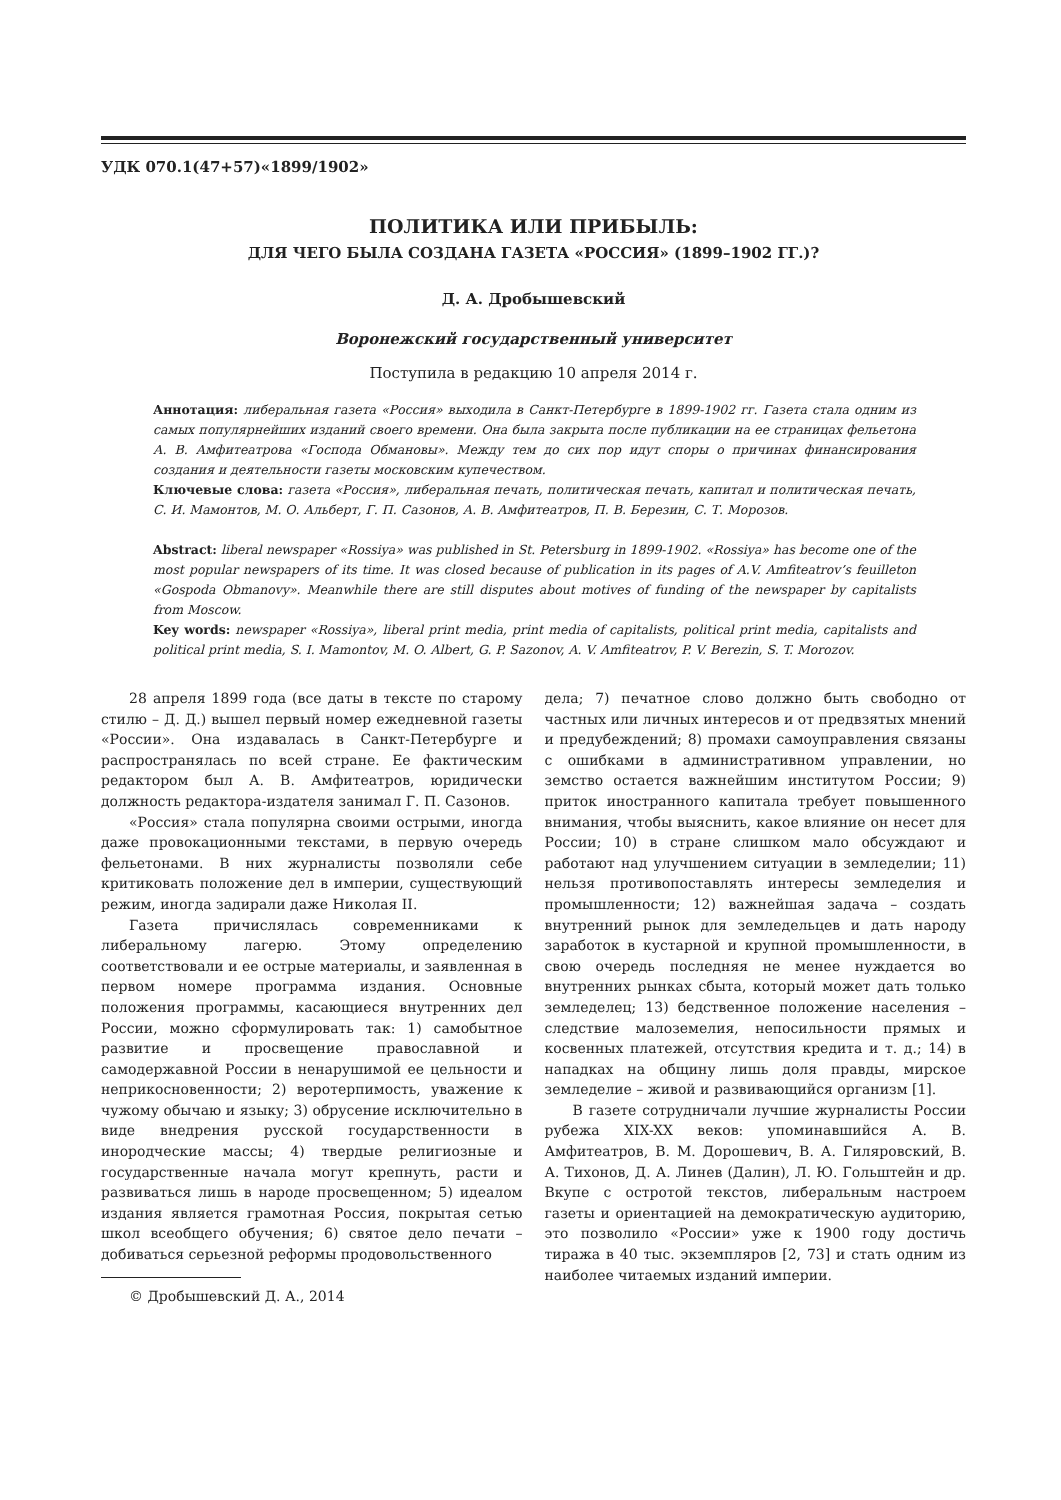УДК 070.1(47+57)«1899/1902»
ПОЛИТИКА ИЛИ ПРИБЫЛЬ:
ДЛЯ ЧЕГО БЫЛА СОЗДАНА ГАЗЕТА «РОССИЯ» (1899–1902 ГГ.)?
Д. А. Дробышевский
Воронежский государственный университет
Поступила в редакцию 10 апреля 2014 г.
Аннотация: либеральная газета «Россия» выходила в Санкт-Петербурге в 1899-1902 гг. Газета стала одним из самых популярнейших изданий своего времени. Она была закрыта после публикации на ее страницах фельетона А. В. Амфитеатрова «Господа Обмановы». Между тем до сих пор идут споры о причинах финансирования создания и деятельности газеты московским купечеством.
Ключевые слова: газета «Россия», либеральная печать, политическая печать, капитал и политическая печать, С. И. Мамонтов, М. О. Альберт, Г. П. Сазонов, А. В. Амфитеатров, П. В. Березин, С. Т. Морозов.
Abstract: liberal newspaper «Rossiya» was published in St. Petersburg in 1899-1902. «Rossiya» has become one of the most popular newspapers of its time. It was closed because of publication in its pages of A.V. Amfiteatrov’s feuilleton «Gospoda Obmanovy». Meanwhile there are still disputes about motives of funding of the newspaper by capitalists from Moscow.
Key words: newspaper «Rossiya», liberal print media, print media of capitalists, political print media, capitalists and political print media, S. I. Mamontov, M. O. Albert, G. P. Sazonov, A. V. Amfiteatrov, P. V. Berezin, S. T. Morozov.
28 апреля 1899 года (все даты в тексте по старому стилю – Д. Д.) вышел первый номер ежедневной газеты «России». Она издавалась в Санкт-Петербурге и распространялась по всей стране. Ее фактическим редактором был А. В. Амфитеатров, юридически должность редактора-издателя занимал Г. П. Сазонов.
«Россия» стала популярна своими острыми, иногда даже провокационными текстами, в первую очередь фельетонами. В них журналисты позволяли себе критиковать положение дел в империи, существующий режим, иногда задирали даже Николая II.
Газета причислялась современниками к либеральному лагерю. Этому определению соответствовали и ее острые материалы, и заявленная в первом номере программа издания. Основные положения программы, касающиеся внутренних дел России, можно сформулировать так: 1) самобытное развитие и просвещение православной и самодержавной России в ненарушимой ее цельности и неприкосновенности; 2) веротерпимость, уважение к чужому обычаю и языку; 3) обрусение исключительно в виде внедрения русской государственности в инородческие массы; 4) твердые религиозные и государственные начала могут крепнуть, расти и развиваться лишь в народе просвещенном; 5) идеалом издания является грамотная Россия, покрытая сетью школ всеобщего обучения; 6) святое дело печати – добиваться серьезной реформы продовольственного
© Дробышевский Д. А., 2014
дела; 7) печатное слово должно быть свободно от частных или личных интересов и от предвзятых мнений и предубеждений; 8) промахи самоуправления связаны с ошибками в административном управлении, но земство остается важнейшим институтом России; 9) приток иностранного капитала требует повышенного внимания, чтобы выяснить, какое влияние он несет для России; 10) в стране слишком мало обсуждают и работают над улучшением ситуации в земледелии; 11) нельзя противопоставлять интересы земледелия и промышленности; 12) важнейшая задача – создать внутренний рынок для земледельцев и дать народу заработок в кустарной и крупной промышленности, в свою очередь последняя не менее нуждается во внутренних рынках сбыта, который может дать только земледелец; 13) бедственное положение населения – следствие малоземелия, непосильности прямых и косвенных платежей, отсутствия кредита и т. д.; 14) в нападках на общину лишь доля правды, мирское земледелие – живой и развивающийся организм [1].
В газете сотрудничали лучшие журналисты России рубежа XIX-XX веков: упоминавшийся А. В. Амфитеатров, В. М. Дорошевич, В. А. Гиляровский, В. А. Тихонов, Д. А. Линев (Далин), Л. Ю. Гольштейн и др. Вкупе с остротой текстов, либеральным настроем газеты и ориентацией на демократическую аудиторию, это позволило «России» уже к 1900 году достичь тиража в 40 тыс. экземпляров [2, 73] и стать одним из наиболее читаемых изданий империи.